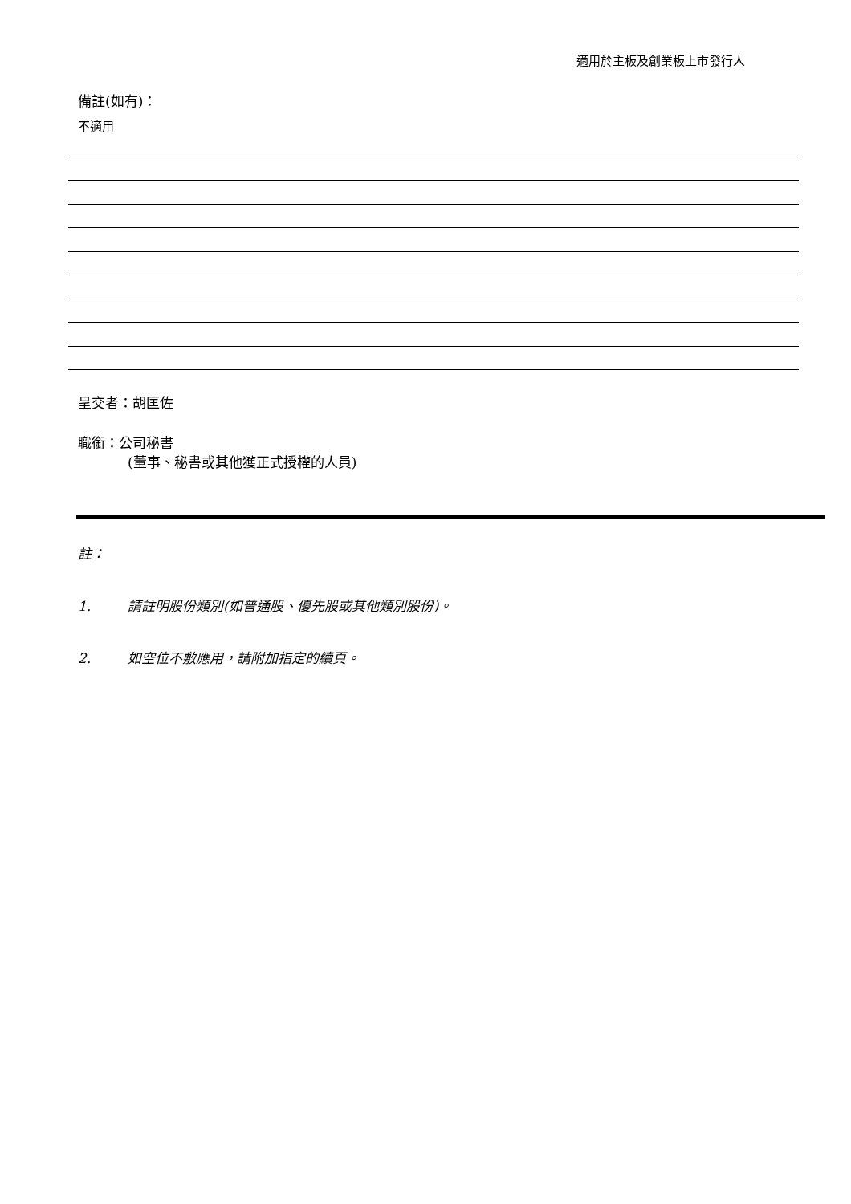適用於主板及創業板上市發行人
備註(如有)：
不適用
呈交者：胡匡佐
職銜：公司秘書
(董事、秘書或其他獲正式授權的人員)
註：
1. 請註明股份類別(如普通股、優先股或其他類別股份)。
2. 如空位不敷應用，請附加指定的續頁。